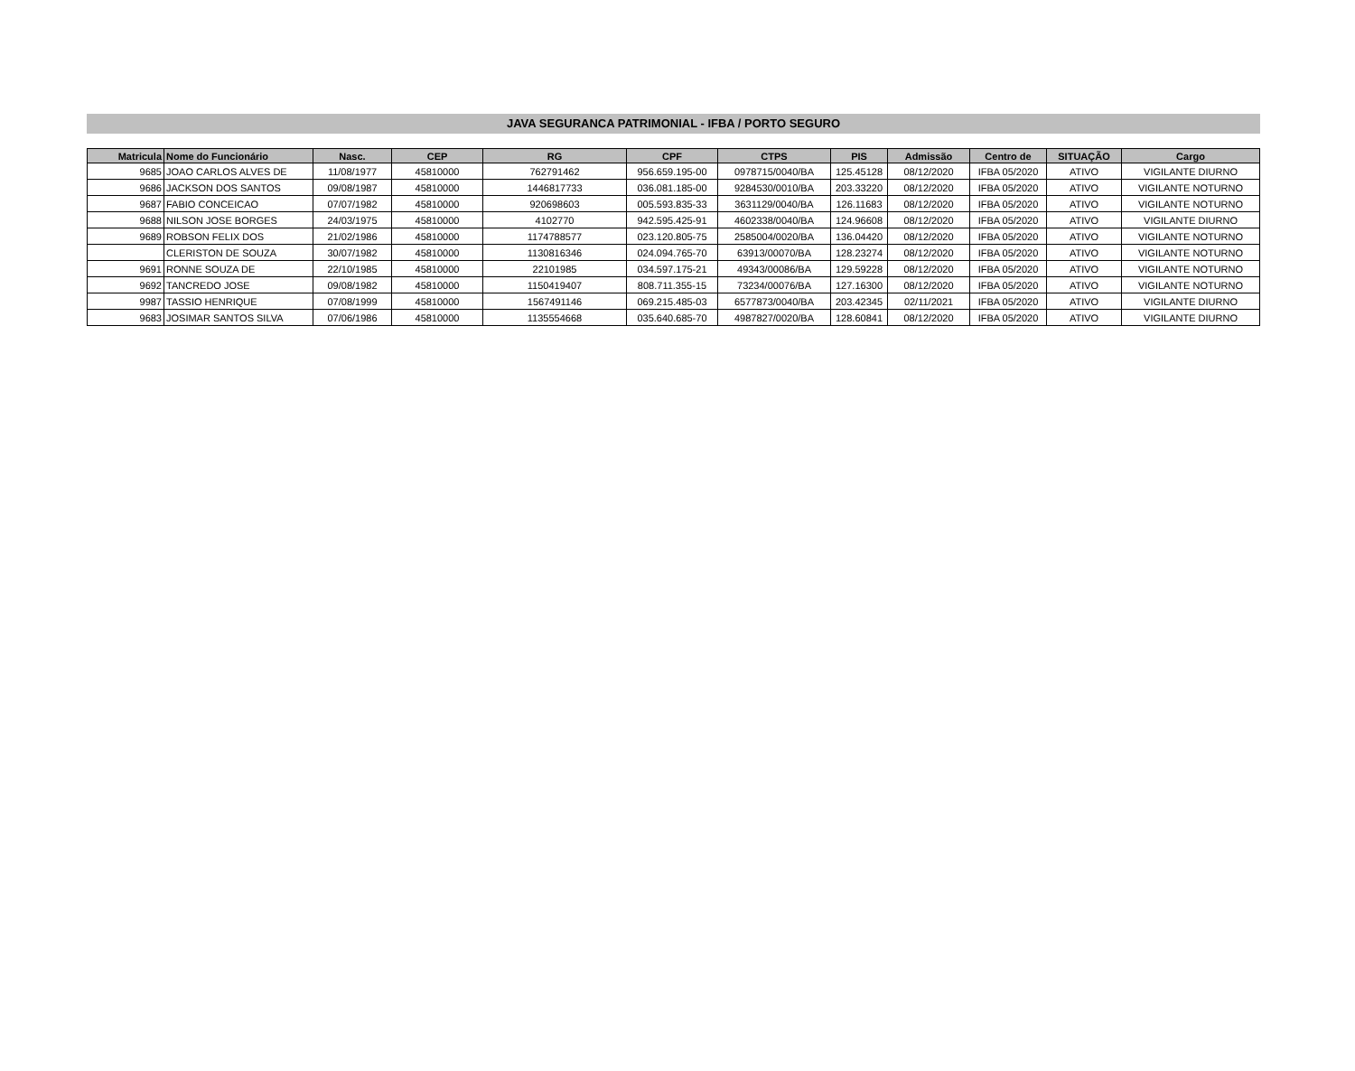JAVA SEGURANCA PATRIMONIAL - IFBA / PORTO SEGURO
| Matricula | Nome do Funcionário | Nasc. | CEP | RG | CPF | CTPS | PIS | Admissão | Centro de | SITUAÇÃO | Cargo |
| --- | --- | --- | --- | --- | --- | --- | --- | --- | --- | --- | --- |
| 9685 | JOAO CARLOS ALVES DE | 11/08/1977 | 45810000 | 762791462 | 956.659.195-00 | 0978715/0040/BA | 125.45128 | 08/12/2020 | IFBA 05/2020 | ATIVO | VIGILANTE DIURNO |
| 9686 | JACKSON DOS SANTOS | 09/08/1987 | 45810000 | 1446817733 | 036.081.185-00 | 9284530/0010/BA | 203.33220 | 08/12/2020 | IFBA 05/2020 | ATIVO | VIGILANTE NOTURNO |
| 9687 | FABIO CONCEICAO | 07/07/1982 | 45810000 | 920698603 | 005.593.835-33 | 3631129/0040/BA | 126.11683 | 08/12/2020 | IFBA 05/2020 | ATIVO | VIGILANTE NOTURNO |
| 9688 | NILSON JOSE BORGES | 24/03/1975 | 45810000 | 4102770 | 942.595.425-91 | 4602338/0040/BA | 124.96608 | 08/12/2020 | IFBA 05/2020 | ATIVO | VIGILANTE DIURNO |
| 9689 | ROBSON FELIX DOS | 21/02/1986 | 45810000 | 1174788577 | 023.120.805-75 | 2585004/0020/BA | 136.04420 | 08/12/2020 | IFBA 05/2020 | ATIVO | VIGILANTE NOTURNO |
| | CLERISTON DE SOUZA | 30/07/1982 | 45810000 | 1130816346 | 024.094.765-70 | 63913/00070/BA | 128.23274 | 08/12/2020 | IFBA 05/2020 | ATIVO | VIGILANTE NOTURNO |
| 9691 | RONNE SOUZA DE | 22/10/1985 | 45810000 | 22101985 | 034.597.175-21 | 49343/00086/BA | 129.59228 | 08/12/2020 | IFBA 05/2020 | ATIVO | VIGILANTE NOTURNO |
| 9692 | TANCREDO JOSE | 09/08/1982 | 45810000 | 1150419407 | 808.711.355-15 | 73234/00076/BA | 127.16300 | 08/12/2020 | IFBA 05/2020 | ATIVO | VIGILANTE NOTURNO |
| 9987 | TASSIO HENRIQUE | 07/08/1999 | 45810000 | 1567491146 | 069.215.485-03 | 6577873/0040/BA | 203.42345 | 02/11/2021 | IFBA 05/2020 | ATIVO | VIGILANTE DIURNO |
| 9683 | JOSIMAR SANTOS SILVA | 07/06/1986 | 45810000 | 1135554668 | 035.640.685-70 | 4987827/0020/BA | 128.60841 | 08/12/2020 | IFBA 05/2020 | ATIVO | VIGILANTE DIURNO |